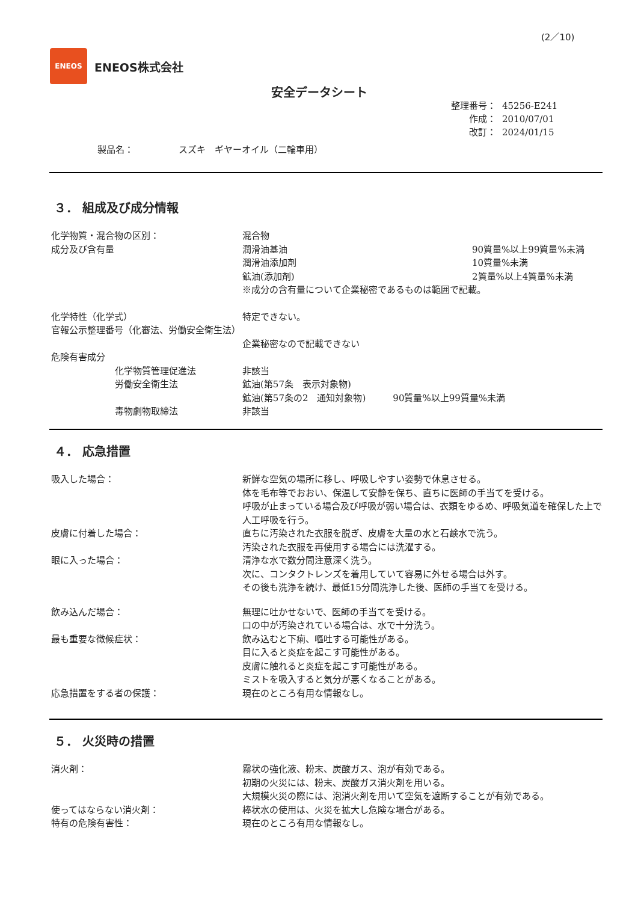(2／10)
ENEOS
ENEOS株式会社
安全データシート
整理番号： 45256-E241
作成： 2010/07/01
改訂： 2024/01/15
製品名：　　　　　スズキ　ギヤーオイル（二輪車用）
３． 組成及び成分情報
化学物質・混合物の区別： 混合物
成分及び含有量 潤滑油基油 90質量%以上99質量%未満
潤滑油添加剤 10質量%未満
鉱油(添加剤) 2質量%以上4質量%未満
※成分の含有量について企業秘密であるものは範囲で記載。
化学特性（化学式） 特定できない。
官報公示整理番号（化審法、労働安全衛生法）
企業秘密なので記載できない
危険有害成分
化学物質管理促進法 非該当
労働安全衛生法 鉱油(第57条　表示対象物)
鉱油(第57条の2　通知対象物)　　　90質量%以上99質量%未満
毒物劇物取締法 非該当
４． 応急措置
吸入した場合： 新鮮な空気の場所に移し、呼吸しやすい姿勢で休息させる。
体を毛布等でおおい、保温して安静を保ち、直ちに医師の手当てを受ける。
呼吸が止まっている場合及び呼吸が弱い場合は、衣類をゆるめ、呼吸気道を確保した上で人工呼吸を行う。
皮膚に付着した場合： 直ちに汚染された衣服を脱ぎ、皮膚を大量の水と石鹸水で洗う。
汚染された衣服を再使用する場合には洗濯する。
眼に入った場合： 清浄な水で数分間注意深く洗う。
次に、コンタクトレンズを着用していて容易に外せる場合は外す。
その後も洗浄を続け、最低15分間洗浄した後、医師の手当てを受ける。
飲み込んだ場合： 無理に吐かせないで、医師の手当てを受ける。
口の中が汚染されている場合は、水で十分洗う。
最も重要な徴候症状： 飲み込むと下痢、嘔吐する可能性がある。
目に入ると炎症を起こす可能性がある。
皮膚に触れると炎症を起こす可能性がある。
ミストを吸入すると気分が悪くなることがある。
応急措置をする者の保護： 現在のところ有用な情報なし。
５． 火災時の措置
消火剤： 霧状の強化液、粉末、炭酸ガス、泡が有効である。
初期の火災には、粉末、炭酸ガス消火剤を用いる。
大規模火災の際には、泡消火剤を用いて空気を遮断することが有効である。
使ってはならない消火剤： 棒状水の使用は、火災を拡大し危険な場合がある。
特有の危険有害性： 現在のところ有用な情報なし。